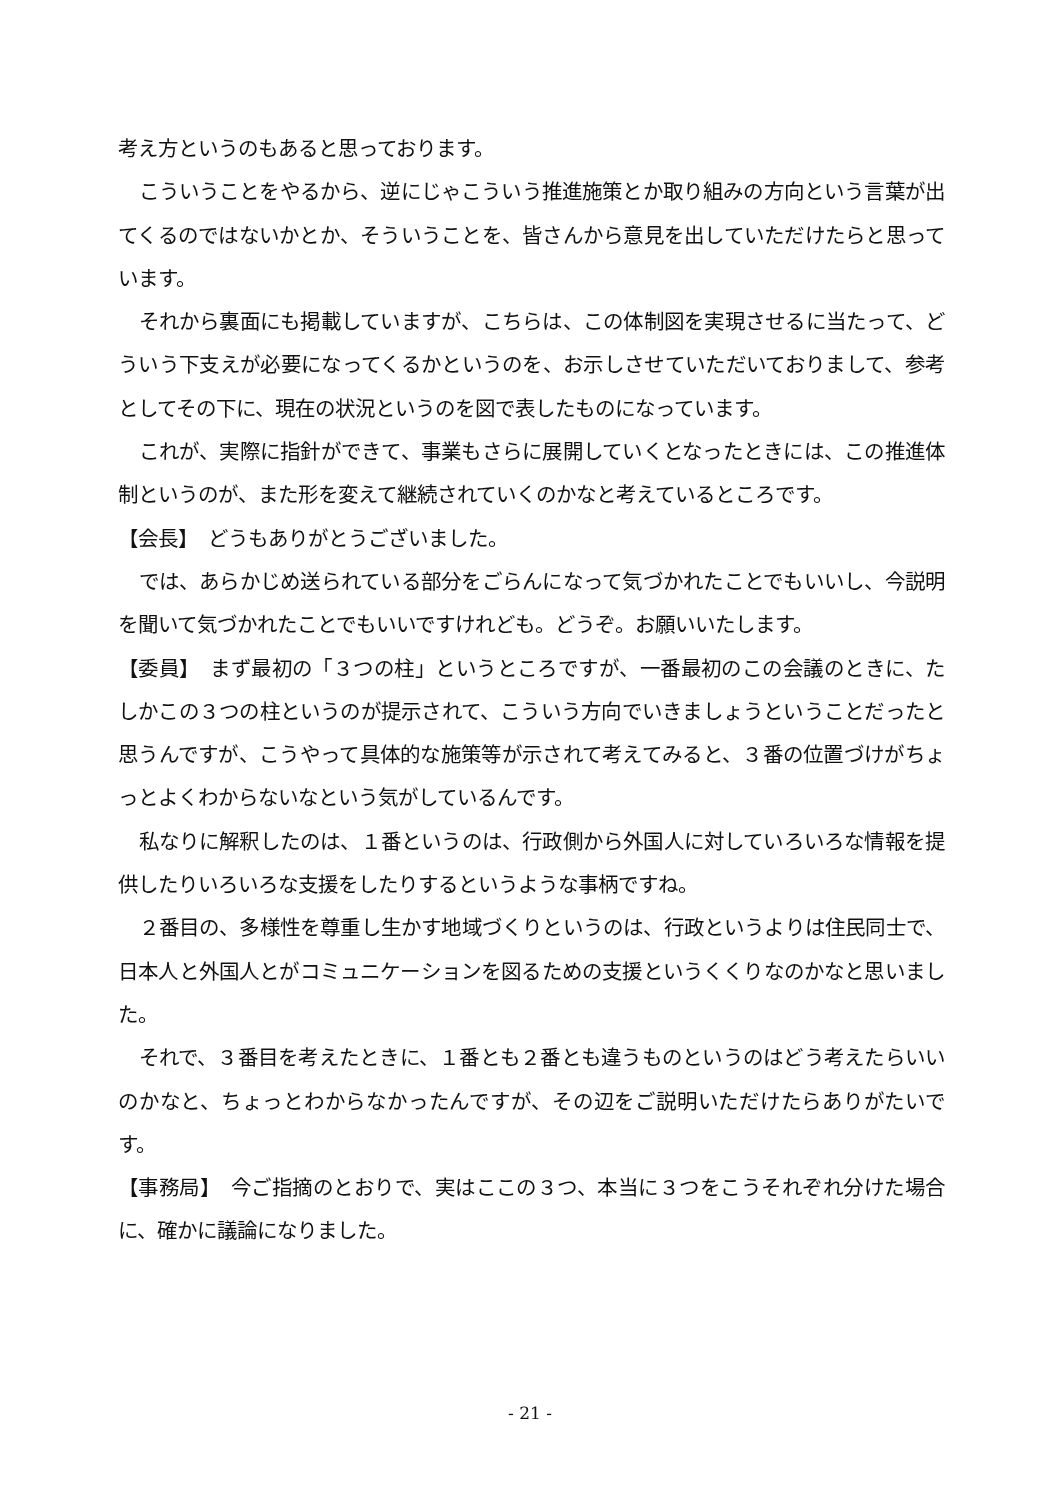考え方というのもあると思っております。
こういうことをやるから、逆にじゃこういう推進施策とか取り組みの方向という言葉が出てくるのではないかとか、そういうことを、皆さんから意見を出していただけたらと思っています。
それから裏面にも掲載していますが、こちらは、この体制図を実現させるに当たって、どういう下支えが必要になってくるかというのを、お示しさせていただいておりまして、参考としてその下に、現在の状況というのを図で表したものになっています。
これが、実際に指針ができて、事業もさらに展開していくとなったときには、この推進体制というのが、また形を変えて継続されていくのかなと考えているところです。
【会長】　どうもありがとうございました。
では、あらかじめ送られている部分をごらんになって気づかれたことでもいいし、今説明を聞いて気づかれたことでもいいですけれども。どうぞ。お願いいたします。
【委員】　まず最初の「３つの柱」というところですが、一番最初のこの会議のときに、たしかこの３つの柱というのが提示されて、こういう方向でいきましょうということだったと思うんですが、こうやって具体的な施策等が示されて考えてみると、３番の位置づけがちょっとよくわからないなという気がしているんです。
私なりに解釈したのは、１番というのは、行政側から外国人に対していろいろな情報を提供したりいろいろな支援をしたりするというような事柄ですね。
２番目の、多様性を尊重し生かす地域づくりというのは、行政というよりは住民同士で、日本人と外国人とがコミュニケーションを図るための支援というくくりなのかなと思いました。
それで、３番目を考えたときに、１番とも２番とも違うものというのはどう考えたらいいのかなと、ちょっとわからなかったんですが、その辺をご説明いただけたらありがたいです。
【事務局】　今ご指摘のとおりで、実はここの３つ、本当に３つをこうそれぞれ分けた場合に、確かに議論になりました。
- 21 -